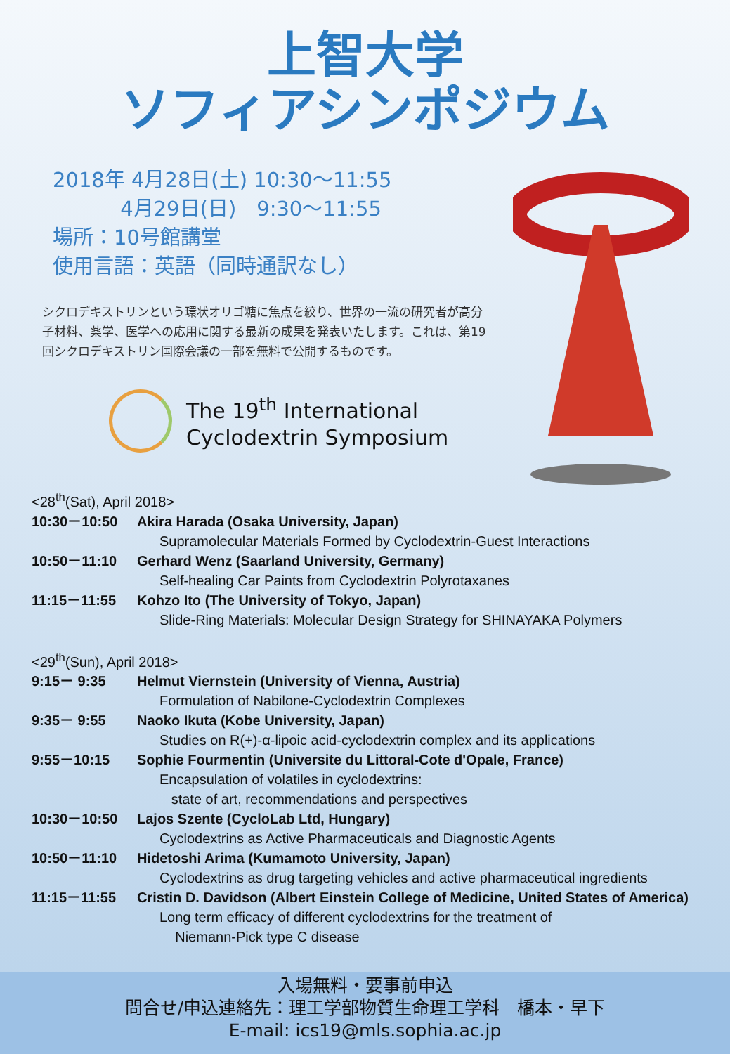上智大学
ソフィアシンポジウム
2018年 4月28日(土) 10:30〜11:55
　　　 4月29日(日)　9:30〜11:55
場所：10号館講堂
使用言語：英語（同時通訳なし）
シクロデキストリンという環状オリゴ糖に焦点を絞り、世界の一流の研究者が高分子材料、薬学、医学への応用に関する最新の成果を発表いたします。これは、第19回シクロデキストリン国際会議の一部を無料で公開するものです。
The 19<sup>th</sup> International
Cyclodextrin Symposium
<28<sup>th</sup>(Sat), April 2018>
10:30－10:50 Akira Harada (Osaka University, Japan)
Supramolecular Materials Formed by Cyclodextrin-Guest Interactions
10:50－11:10 Gerhard Wenz (Saarland University, Germany)
Self-healing Car Paints from Cyclodextrin Polyrotaxanes
11:15－11:55 Kohzo Ito (The University of Tokyo, Japan)
Slide-Ring Materials: Molecular Design Strategy for SHINAYAKA Polymers
<29<sup>th</sup>(Sun), April 2018>
9:15－ 9:35 Helmut Viernstein (University of Vienna, Austria)
Formulation of Nabilone-Cyclodextrin Complexes
9:35－ 9:55 Naoko Ikuta (Kobe University, Japan)
Studies on R(+)-α-lipoic acid-cyclodextrin complex and its applications
9:55－10:15 Sophie Fourmentin (Universite du Littoral-Cote d'Opale, France)
Encapsulation of volatiles in cyclodextrins:
state of art, recommendations and perspectives
10:30－10:50 Lajos Szente (CycloLab Ltd, Hungary)
Cyclodextrins as Active Pharmaceuticals and Diagnostic Agents
10:50－11:10 Hidetoshi Arima (Kumamoto University, Japan)
Cyclodextrins as drug targeting vehicles and active pharmaceutical ingredients
11:15－11:55 Cristin D. Davidson (Albert Einstein College of Medicine, United States of America)
Long term efficacy of different cyclodextrins for the treatment of
Niemann-Pick type C disease
入場無料・要事前申込
問合せ/申込連絡先：理工学部物質生命理工学科　橋本・早下
E-mail: ics19@mls.sophia.ac.jp